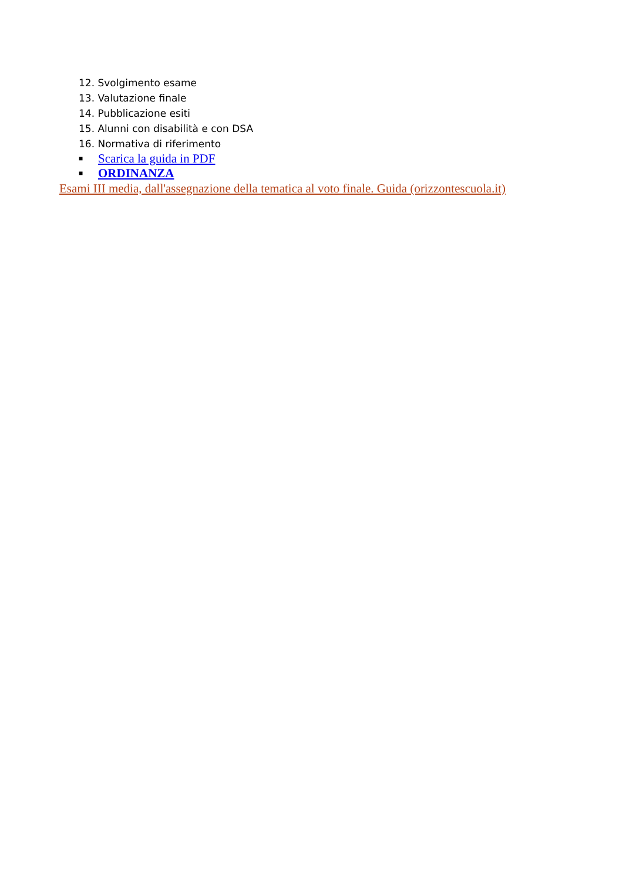12. Svolgimento esame
13. Valutazione finale
14. Pubblicazione esiti
15. Alunni con disabilità e con DSA
16. Normativa di riferimento
■ Scarica la guida in PDF
■ ORDINANZA
Esami III media, dall'assegnazione della tematica al voto finale. Guida (orizzontescuola.it)